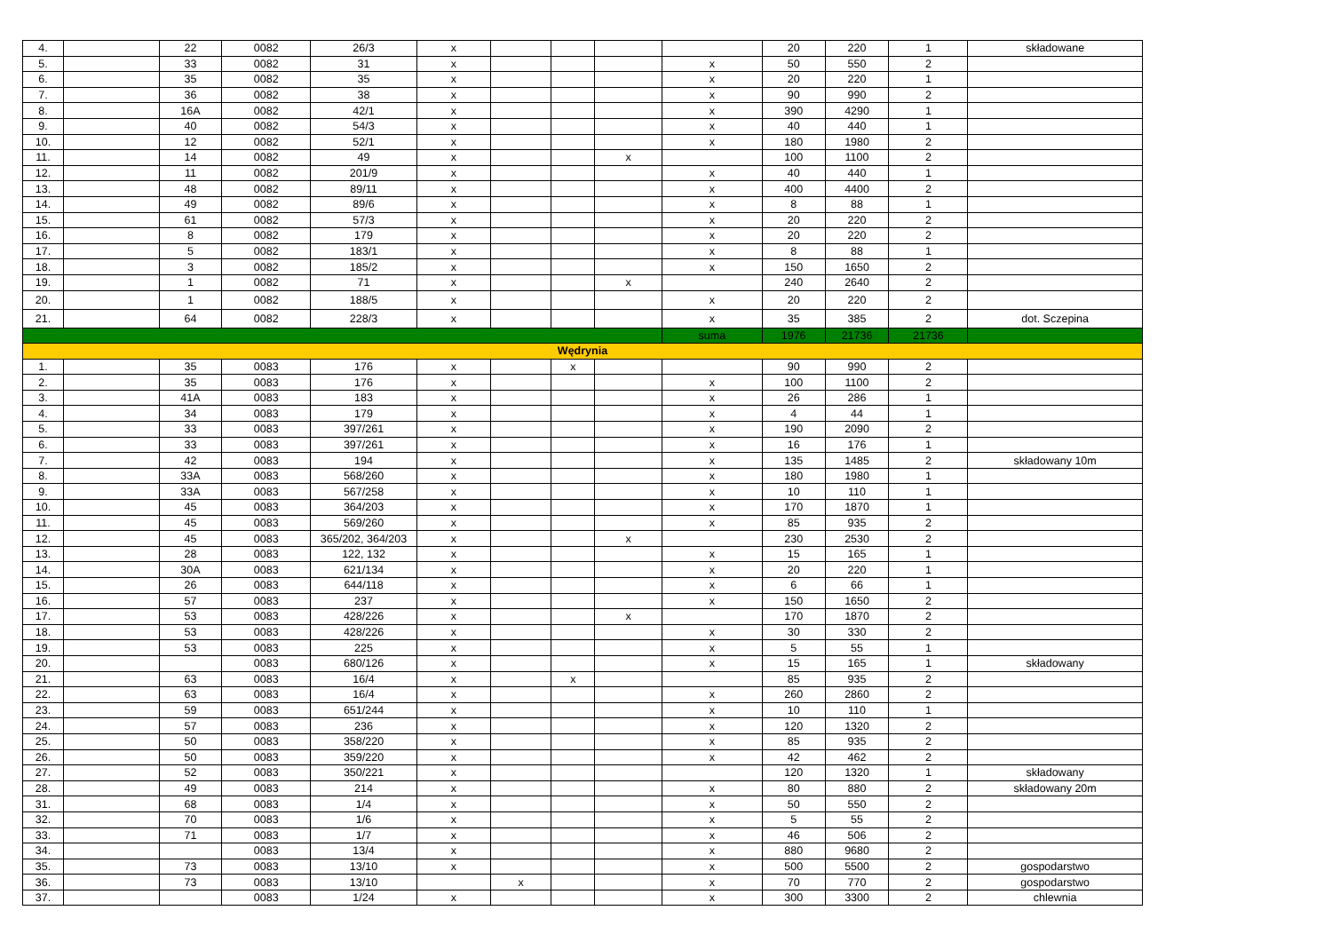| 4. | | 22 | 0082 | 26/3 | x | | | | | 20 | 220 | 1 | składowane |
| 5. | | 33 | 0082 | 31 | x | | | | x | 50 | 550 | 2 | |
| 6. | | 35 | 0082 | 35 | x | | | | x | 20 | 220 | 1 | |
| 7. | | 36 | 0082 | 38 | x | | | | x | 90 | 990 | 2 | |
| 8. | | 16A | 0082 | 42/1 | x | | | | x | 390 | 4290 | 1 | |
| 9. | | 40 | 0082 | 54/3 | x | | | | x | 40 | 440 | 1 | |
| 10. | | 12 | 0082 | 52/1 | x | | | | x | 180 | 1980 | 2 | |
| 11. | | 14 | 0082 | 49 | x | | | x | | 100 | 1100 | 2 | |
| 12. | | 11 | 0082 | 201/9 | x | | | | x | 40 | 440 | 1 | |
| 13. | | 48 | 0082 | 89/11 | x | | | | x | 400 | 4400 | 2 | |
| 14. | | 49 | 0082 | 89/6 | x | | | | x | 8 | 88 | 1 | |
| 15. | | 61 | 0082 | 57/3 | x | | | | x | 20 | 220 | 2 | |
| 16. | | 8 | 0082 | 179 | x | | | | x | 20 | 220 | 2 | |
| 17. | | 5 | 0082 | 183/1 | x | | | | x | 8 | 88 | 1 | |
| 18. | | 3 | 0082 | 185/2 | x | | | | x | 150 | 1650 | 2 | |
| 19. | | 1 | 0082 | 71 | x | | | x | | 240 | 2640 | 2 | |
| 20. | | 1 | 0082 | 188/5 | x | | | | x | 20 | 220 | 2 | |
| 21. | | 64 | 0082 | 228/3 | x | | | | x | 35 | 385 | 2 | dot. Sczepina |
| | | | | | | | | | suma | 1976 | 21736 | 21736 | |
| Wędrynia | | | | | | | | | | | | | |
| 1. | | 35 | 0083 | 176 | x | | x | | | 90 | 990 | 2 | |
| 2. | | 35 | 0083 | 176 | x | | | | x | 100 | 1100 | 2 | |
| 3. | | 41A | 0083 | 183 | x | | | | x | 26 | 286 | 1 | |
| 4. | | 34 | 0083 | 179 | x | | | | x | 4 | 44 | 1 | |
| 5. | | 33 | 0083 | 397/261 | x | | | | x | 190 | 2090 | 2 | |
| 6. | | 33 | 0083 | 397/261 | x | | | | x | 16 | 176 | 1 | |
| 7. | | 42 | 0083 | 194 | x | | | | x | 135 | 1485 | 2 | składowany 10m |
| 8. | | 33A | 0083 | 568/260 | x | | | | x | 180 | 1980 | 1 | |
| 9. | | 33A | 0083 | 567/258 | x | | | | x | 10 | 110 | 1 | |
| 10. | | 45 | 0083 | 364/203 | x | | | | x | 170 | 1870 | 1 | |
| 11. | | 45 | 0083 | 569/260 | x | | | | x | 85 | 935 | 2 | |
| 12. | | 45 | 0083 | 365/202, 364/203 | x | | | x | | 230 | 2530 | 2 | |
| 13. | | 28 | 0083 | 122, 132 | x | | | | x | 15 | 165 | 1 | |
| 14. | | 30A | 0083 | 621/134 | x | | | | x | 20 | 220 | 1 | |
| 15. | | 26 | 0083 | 644/118 | x | | | | x | 6 | 66 | 1 | |
| 16. | | 57 | 0083 | 237 | x | | | | x | 150 | 1650 | 2 | |
| 17. | | 53 | 0083 | 428/226 | x | | | x | | 170 | 1870 | 2 | |
| 18. | | 53 | 0083 | 428/226 | x | | | | x | 30 | 330 | 2 | |
| 19. | | 53 | 0083 | 225 | x | | | | x | 5 | 55 | 1 | |
| 20. | | | 0083 | 680/126 | x | | | | x | 15 | 165 | 1 | składowany |
| 21. | | 63 | 0083 | 16/4 | x | | x | | | 85 | 935 | 2 | |
| 22. | | 63 | 0083 | 16/4 | x | | | | x | 260 | 2860 | 2 | |
| 23. | | 59 | 0083 | 651/244 | x | | | | x | 10 | 110 | 1 | |
| 24. | | 57 | 0083 | 236 | x | | | | x | 120 | 1320 | 2 | |
| 25. | | 50 | 0083 | 358/220 | x | | | | x | 85 | 935 | 2 | |
| 26. | | 50 | 0083 | 359/220 | x | | | | x | 42 | 462 | 2 | |
| 27. | | 52 | 0083 | 350/221 | x | | | | | 120 | 1320 | 1 | składowany |
| 28. | | 49 | 0083 | 214 | x | | | | x | 80 | 880 | 2 | składowany 20m |
| 31. | | 68 | 0083 | 1/4 | x | | | | x | 50 | 550 | 2 | |
| 32. | | 70 | 0083 | 1/6 | x | | | | x | 5 | 55 | 2 | |
| 33. | | 71 | 0083 | 1/7 | x | | | | x | 46 | 506 | 2 | |
| 34. | | | 0083 | 13/4 | x | | | | x | 880 | 9680 | 2 | |
| 35. | | 73 | 0083 | 13/10 | x | | | | x | 500 | 5500 | 2 | gospodarstwo |
| 36. | | 73 | 0083 | 13/10 | | x | | | x | 70 | 770 | 2 | gospodarstwo |
| 37. | | | 0083 | 1/24 | x | | | | x | 300 | 3300 | 2 | chlewnia |